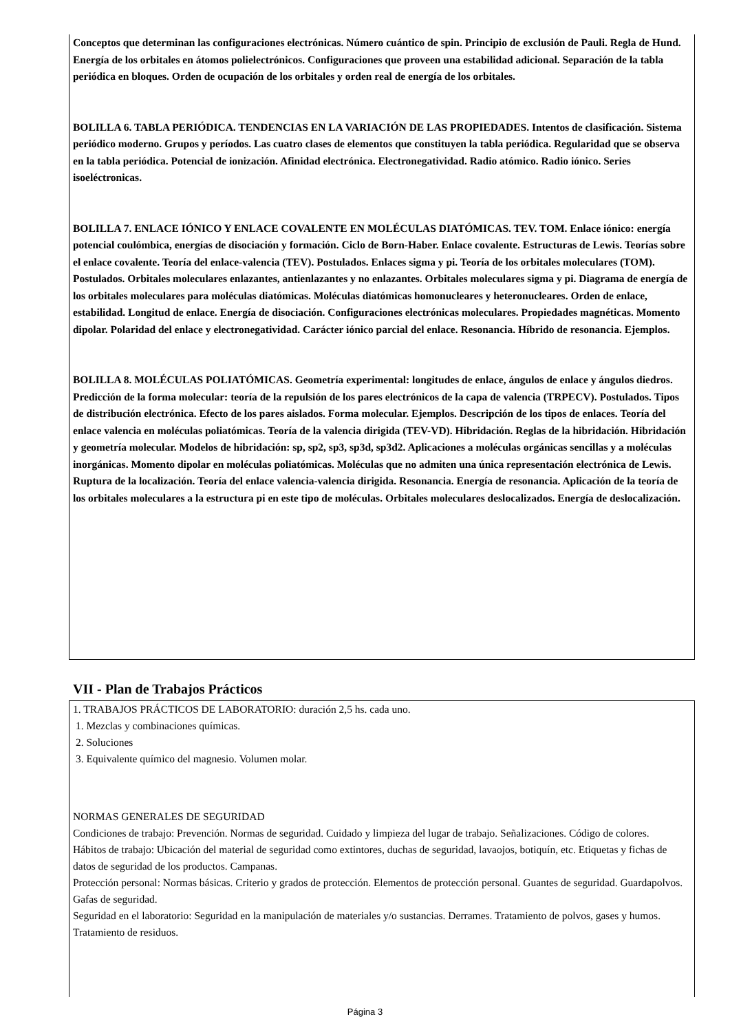Conceptos que determinan las configuraciones electrónicas. Número cuántico de spin. Principio de exclusión de Pauli. Regla de Hund. Energía de los orbitales en átomos polielectrónicos. Configuraciones que proveen una estabilidad adicional. Separación de la tabla periódica en bloques. Orden de ocupación de los orbitales y orden real de energía de los orbitales.
BOLILLA 6. TABLA PERIÓDICA. TENDENCIAS EN LA VARIACIÓN DE LAS PROPIEDADES. Intentos de clasificación. Sistema periódico moderno. Grupos y períodos. Las cuatro clases de elementos que constituyen la tabla periódica. Regularidad que se observa en la tabla periódica. Potencial de ionización. Afinidad electrónica. Electronegatividad. Radio atómico. Radio iónico. Series isoeléctronicas.
BOLILLA 7. ENLACE IÓNICO Y ENLACE COVALENTE EN MOLÉCULAS DIATÓMICAS. TEV. TOM. Enlace iónico: energía potencial coulómbica, energías de disociación y formación. Ciclo de Born-Haber. Enlace covalente. Estructuras de Lewis. Teorías sobre el enlace covalente. Teoría del enlace-valencia (TEV). Postulados. Enlaces sigma y pi. Teoría de los orbitales moleculares (TOM). Postulados. Orbitales moleculares enlazantes, antienlazantes y no enlazantes. Orbitales moleculares sigma y pi. Diagrama de energía de los orbitales moleculares para moléculas diatómicas. Moléculas diatómicas homonucleares y heteronucleares. Orden de enlace, estabilidad. Longitud de enlace. Energía de disociación. Configuraciones electrónicas moleculares. Propiedades magnéticas. Momento dipolar. Polaridad del enlace y electronegatividad. Carácter iónico parcial del enlace. Resonancia. Híbrido de resonancia. Ejemplos.
BOLILLA 8. MOLÉCULAS POLIATÓMICAS. Geometría experimental: longitudes de enlace, ángulos de enlace y ángulos diedros. Predicción de la forma molecular: teoría de la repulsión de los pares electrónicos de la capa de valencia (TRPECV). Postulados. Tipos de distribución electrónica. Efecto de los pares aislados. Forma molecular. Ejemplos. Descripción de los tipos de enlaces. Teoría del enlace valencia en moléculas poliatómicas. Teoría de la valencia dirigida (TEV-VD). Hibridación. Reglas de la hibridación. Hibridación y geometría molecular. Modelos de hibridación: sp, sp2, sp3, sp3d, sp3d2. Aplicaciones a moléculas orgánicas sencillas y a moléculas inorgánicas. Momento dipolar en moléculas poliatómicas. Moléculas que no admiten una única representación electrónica de Lewis. Ruptura de la localización. Teoría del enlace valencia-valencia dirigida. Resonancia. Energía de resonancia. Aplicación de la teoría de los orbitales moleculares a la estructura pi en este tipo de moléculas. Orbitales moleculares deslocalizados. Energía de deslocalización.
VII - Plan de Trabajos Prácticos
1. TRABAJOS PRÁCTICOS DE LABORATORIO: duración 2,5 hs. cada uno.
1. Mezclas y combinaciones químicas.
2. Soluciones
3. Equivalente químico del magnesio. Volumen molar.
NORMAS GENERALES DE SEGURIDAD
Condiciones de trabajo: Prevención. Normas de seguridad. Cuidado y limpieza del lugar de trabajo. Señalizaciones. Código de colores.
Hábitos de trabajo: Ubicación del material de seguridad como extintores, duchas de seguridad, lavaojos, botiquín, etc. Etiquetas y fichas de datos de seguridad de los productos. Campanas.
Protección personal: Normas básicas. Criterio y grados de protección. Elementos de protección personal. Guantes de seguridad. Guardapolvos. Gafas de seguridad.
Seguridad en el laboratorio: Seguridad en la manipulación de materiales y/o sustancias. Derrames. Tratamiento de polvos, gases y humos. Tratamiento de residuos.
Página 3